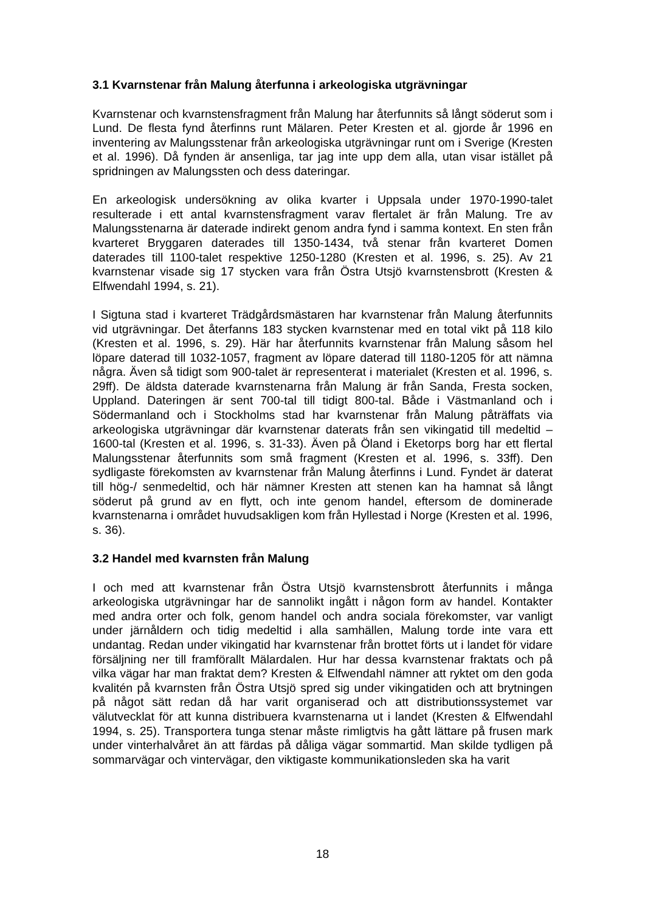3.1 Kvarnstenar från Malung återfunna i arkeologiska utgrävningar
Kvarnstenar och kvarnstensfragment från Malung har återfunnits så långt söderut som i Lund. De flesta fynd återfinns runt Mälaren. Peter Kresten et al. gjorde år 1996 en inventering av Malungsstenar från arkeologiska utgrävningar runt om i Sverige (Kresten et al. 1996). Då fynden är ansenliga, tar jag inte upp dem alla, utan visar istället på spridningen av Malungssten och dess dateringar.
En arkeologisk undersökning av olika kvarter i Uppsala under 1970-1990-talet resulterade i ett antal kvarnstensfragment varav flertalet är från Malung. Tre av Malungsstenarna är daterade indirekt genom andra fynd i samma kontext. En sten från kvarteret Bryggaren daterades till 1350-1434, två stenar från kvarteret Domen daterades till 1100-talet respektive 1250-1280 (Kresten et al. 1996, s. 25). Av 21 kvarnstenar visade sig 17 stycken vara från Östra Utsjö kvarnstensbrott (Kresten & Elfwendahl 1994, s. 21).
I Sigtuna stad i kvarteret Trädgårdsmästaren har kvarnstenar från Malung återfunnits vid utgrävningar. Det återfanns 183 stycken kvarnstenar med en total vikt på 118 kilo (Kresten et al. 1996, s. 29). Här har återfunnits kvarnstenar från Malung såsom hel löpare daterad till 1032-1057, fragment av löpare daterad till 1180-1205 för att nämna några. Även så tidigt som 900-talet är representerat i materialet (Kresten et al. 1996, s. 29ff). De äldsta daterade kvarnstenarna från Malung är från Sanda, Fresta socken, Uppland. Dateringen är sent 700-tal till tidigt 800-tal. Både i Västmanland och i Södermanland och i Stockholms stad har kvarnstenar från Malung påträffats via arkeologiska utgrävningar där kvarnstenar daterats från sen vikingatid till medeltid – 1600-tal (Kresten et al. 1996, s. 31-33). Även på Öland i Eketorps borg har ett flertal Malungsstenar återfunnits som små fragment (Kresten et al. 1996, s. 33ff). Den sydligaste förekomsten av kvarnstenar från Malung återfinns i Lund. Fyndet är daterat till hög-/ senmedeltid, och här nämner Kresten att stenen kan ha hamnat så långt söderut på grund av en flytt, och inte genom handel, eftersom de dominerade kvarnstenarna i området huvudsakligen kom från Hyllestad i Norge (Kresten et al. 1996, s. 36).
3.2 Handel med kvarnsten från Malung
I och med att kvarnstenar från Östra Utsjö kvarnstensbrott återfunnits i många arkeologiska utgrävningar har de sannolikt ingått i någon form av handel. Kontakter med andra orter och folk, genom handel och andra sociala förekomster, var vanligt under järnåldern och tidig medeltid i alla samhällen, Malung torde inte vara ett undantag. Redan under vikingatid har kvarnstenar från brottet förts ut i landet för vidare försäljning ner till framförallt Mälardalen. Hur har dessa kvarnstenar fraktats och på vilka vägar har man fraktat dem? Kresten & Elfwendahl nämner att ryktet om den goda kvalitén på kvarnsten från Östra Utsjö spred sig under vikingatiden och att brytningen på något sätt redan då har varit organiserad och att distributionssystemet var välutvecklat för att kunna distribuera kvarnstenarna ut i landet (Kresten & Elfwendahl 1994, s. 25). Transportera tunga stenar måste rimligtvis ha gått lättare på frusen mark under vinterhalvåret än att färdas på dåliga vägar sommartid. Man skilde tydligen på sommarvägar och vintervägar, den viktigaste kommunikationsleden ska ha varit
18